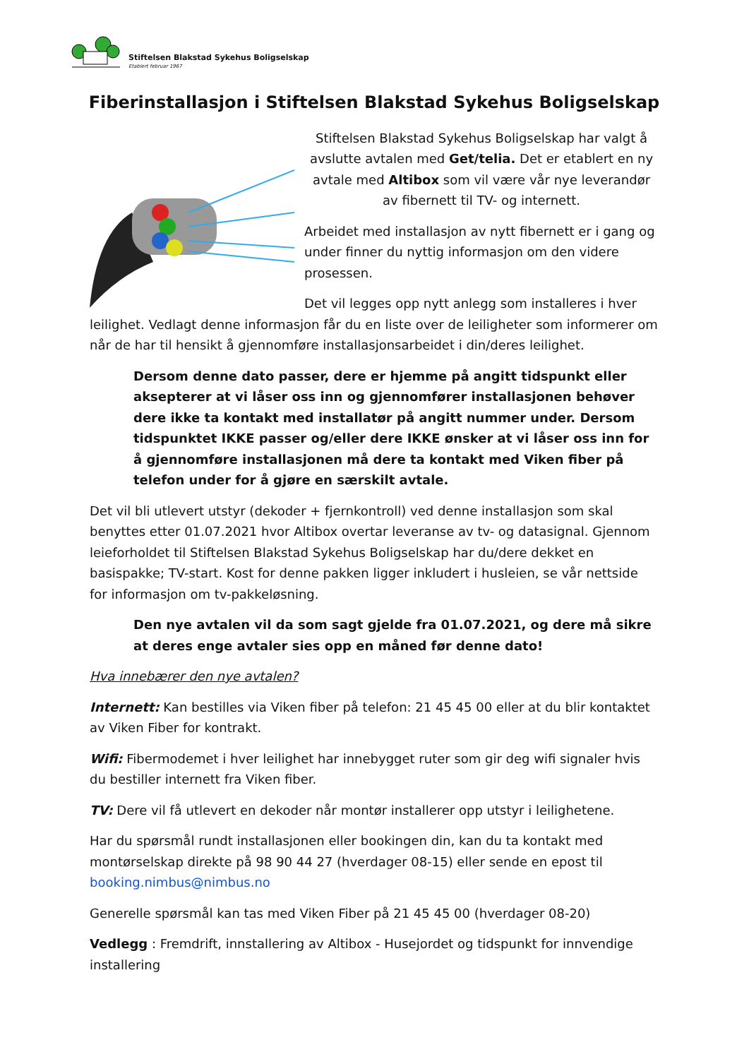Stiftelsen Blakstad Sykehus Boligselskap
Etablert februar 1967
Fiberinstallasjon i Stiftelsen Blakstad Sykehus Boligselskap
Stiftelsen Blakstad Sykehus Boligselskap har valgt å avslutte avtalen med Get/telia. Det er etablert en ny avtale med Altibox som vil være vår nye leverandør av fibernett til TV- og internett.
Arbeidet med installasjon av nytt fibernett er i gang og under finner du nyttig informasjon om den videre prosessen.
Det vil legges opp nytt anlegg som installeres i hver leilighet. Vedlagt denne informasjon får du en liste over de leiligheter som informerer om når de har til hensikt å gjennomføre installasjonsarbeidet i din/deres leilighet.
Dersom denne dato passer, dere er hjemme på angitt tidspunkt eller aksepterer at vi låser oss inn og gjennomfører installasjonen behøver dere ikke ta kontakt med installatør på angitt nummer under. Dersom tidspunktet IKKE passer og/eller dere IKKE ønsker at vi låser oss inn for å gjennomføre installasjonen må dere ta kontakt med Viken fiber på telefon under for å gjøre en særskilt avtale.
Det vil bli utlevert utstyr (dekoder + fjernkontroll) ved denne installasjon som skal benyttes etter 01.07.2021 hvor Altibox overtar leveranse av tv- og datasignal. Gjennom leieforholdet til Stiftelsen Blakstad Sykehus Boligselskap har du/dere dekket en basispakke; TV-start. Kost for denne pakken ligger inkludert i husleien, se vår nettside for informasjon om tv-pakkeløsning.
Den nye avtalen vil da som sagt gjelde fra 01.07.2021, og dere må sikre at deres enge avtaler sies opp en måned før denne dato!
Hva innebærer den nye avtalen?
Internett: Kan bestilles via Viken fiber på telefon: 21 45 45 00 eller at du blir kontaktet av Viken Fiber for kontrakt.
Wifi: Fibermodemet i hver leilighet har innebygget ruter som gir deg wifi signaler hvis du bestiller internett fra Viken fiber.
TV: Dere vil få utlevert en dekoder når montør installerer opp utstyr i leilighetene.
Har du spørsmål rundt installasjonen eller bookingen din, kan du ta kontakt med montørselskap direkte på 98 90 44 27 (hverdager 08-15) eller sende en epost til booking.nimbus@nimbus.no
Generelle spørsmål kan tas med Viken Fiber på 21 45 45 00 (hverdager 08-20)
Vedlegg : Fremdrift, innstallering av Altibox - Husejordet og tidspunkt for innvendige installering